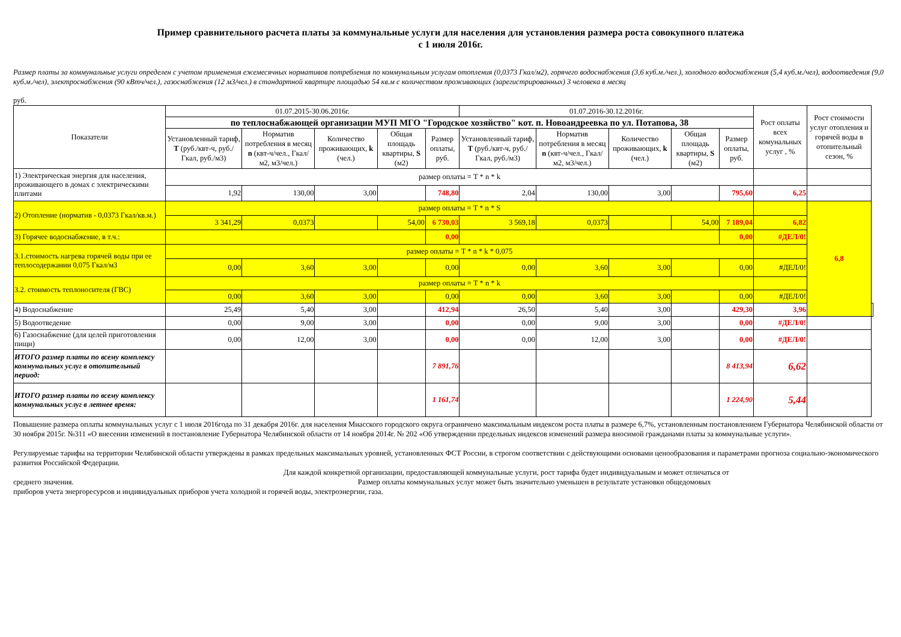Пример сравнительного расчета платы за коммунальные услуги для населения для установления размера роста совокупного платежа
с 1 июля 2016г.
Размер платы за коммунальные услуги определен с учетом применения ежемесячных нормативов потребления по коммунальным услугам отопления (0,0373 Гкал/м2), горячего водоснабжения (3,6 куб.м./чел.), холодного водоснабжения (5,4 куб.м./чел), водоотведения (9,0 куб.м./чел), электроснабжения (90 кВтч/чел.), газоснабжения (12 м3/чел.) в стандартной квартире площадью 54 кв.м с количеством проживающих (зарегистрированных) 3 человека в месяц
руб.
| Показатели | 01.07.2015-30.06.2016г. | | | | | 01.07.2016-30.12.2016г. | | | | | Рост оплаты всех комунальных услуг , % | Рост стоимости услуг отопления и горячей воды в отопительный сезон, % | |
| --- | --- | --- | --- | --- | --- | --- | --- | --- | --- | --- | --- | --- | --- |
| | по теплоснабжающей организации МУП МГО "Городское хозяйство" кот. п. Новоандреевка по ул. Потапова, 38 | | | | | | | | | | | | |
| | Установленный тариф, T (руб./квт-ч, руб./Гкал, руб./м3) | Норматив потребления в месяц n (квт-ч/чел., Гкал/м2, м3/чел.) | Количество проживающих, k (чел.) | Общая площадь квартиры, S (м2) | Размер оплаты, руб. | Установленный тариф, T (руб./квт-ч, руб./Гкал, руб./м3) | Норматив потребления в месяц n (квт-ч/чел., Гкал/м2, м3/чел.) | Количество проживающих, k (чел.) | Общая площадь квартиры, S (м2) | Размер оплаты, руб. | | | |
| 1) Электрическая энергия для населения, проживающего в домах с электрическими плитами | размер оплаты = T * n * k | | | | | | | | | | | | |
| | 1,92 | 130,00 | 3,00 | | 748,80 | 2,04 | 130,00 | 3,00 | | 795,60 | 6,25 | | |
| 2) Отопление (норматив - 0,0373 Гкал/кв.м.) | размер оплаты = T * n * S | | | | | | | | | | | 6,8 | |
| | 3 341,29 | 0,0373 | | 54,00 | 6 730,03 | 3 569,18 | 0,0373 | | 54,00 | 7 189,04 | 6,82 | | |
| 3) Горячее водоснабжение, в т.ч.: | | | | | 0,00 | | | | | 0,00 | #ДЕЛ/0! | | |
| 3.1.стоимость нагрева горячей воды при ее теплосодержании 0,075 Гкал/м3 | размер оплаты = T * n * k * 0,075 | | | | | | | | | | | | |
| | 0,00 | 3,60 | 3,00 | | 0,00 | 0,00 | 3,60 | 3,00 | | 0,00 | #ДЕЛ/0! | | |
| 3.2. стоимость теплоносителя (ГВС) | размер оплаты = T * n * k | | | | | | | | | | | | |
| | 0,00 | 3,60 | 3,00 | | 0,00 | 0,00 | 3,60 | 3,00 | | 0,00 | #ДЕЛ/0! | | |
| 4) Водоснабжение | 25,49 | 5,40 | 3,00 | | 412,94 | 26,50 | 5,40 | 3,00 | | 429,30 | 3,96 | | |
| 5) Водоотведение | 0,00 | 9,00 | 3,00 | | 0,00 | 0,00 | 9,00 | 3,00 | | 0,00 | #ДЕЛ/0! | | |
| 6) Газоснабжение (для целей приготовления пищи) | 0,00 | 12,00 | 3,00 | | 0,00 | 0,00 | 12,00 | 3,00 | | 0,00 | #ДЕЛ/0! | | |
| ИТОГО размер платы по всему комплексу коммунальных услуг в отопительный период: | | | | | 7 891,76 | | | | | 8 413,94 | 6,62 | | |
| ИТОГО размер платы по всему комплексу коммунальных услуг в летнее время: | | | | | 1 161,74 | | | | | 1 224,90 | 5,44 | | |
Повышение размера оплаты коммунальных услуг с 1 июля 2016года по 31 декабря 2016г. для населения Миасского городского округа ограничено максимальным индексом роста платы в размере 6,7%, установленным постановлением Губернатора Челябинской области от 30 ноября 2015г. №311 «О внесении изменений в постановление Губернатора Челябинской области от 14 ноября 2014г. № 202 «Об утверждении предельных индексов изменений размера вносимой гражданами платы за коммунальные услуги».
Регулируемые тарифы на территории Челябинской области утверждены в рамках предельных максимальных уровней, установленных ФСТ России, в строгом соответствии с действующими основами ценообразования и параметрами прогноза социально-экономического развития Российской Федерации.
Для каждой конкретной организации, предоставляющей коммунальные услуги, рост тарифа будет индивидуальным и может отличаться от
среднего значения. Размер оплаты коммунальных услуг может быть значительно уменьшен в результате установки общедомовых
приборов учета энергоресурсов и индивидуальных приборов учета холодной и горячей воды, электроэнергии, газа.